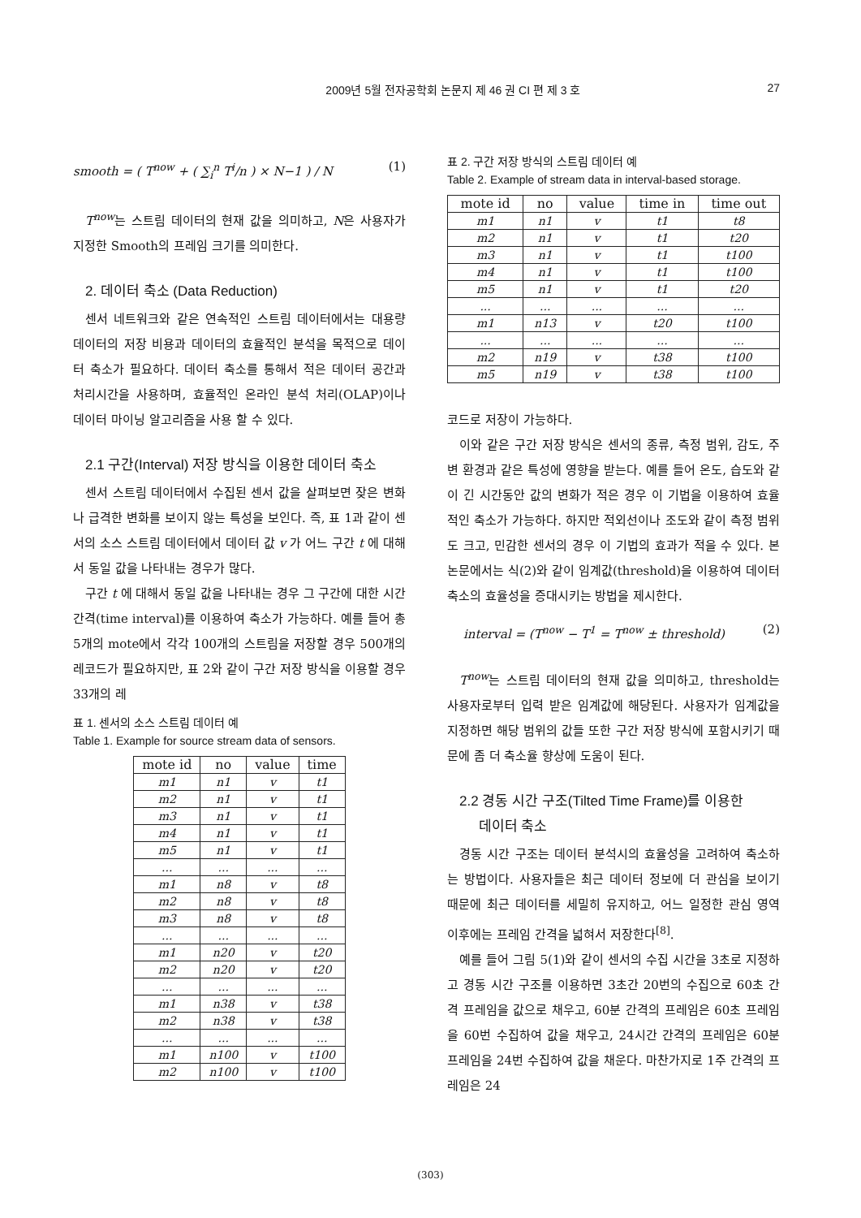2009년 5월 전자공학회 논문지 제 46 권 CI 편 제 3 호 27
smooth = ( T<sup>now</sup> + ( ∑<sub>i</sub><sup>n</sup> T<sup>i</sup>/n ) × N−1 ) / N (1)
T<sup>now</sup>는 스트림 데이터의 현재 값을 의미하고, N은 사용자가 지정한 Smooth의 프레임 크기를 의미한다.
2. 데이터 축소 (Data Reduction)
센서 네트워크와 같은 연속적인 스트림 데이터에서는 대용량 데이터의 저장 비용과 데이터의 효율적인 분석을 목적으로 데이터 축소가 필요하다. 데이터 축소를 통해서 적은 데이터 공간과 처리시간을 사용하며, 효율적인 온라인 분석 처리(OLAP)이나 데이터 마이닝 알고리즘을 사용 할 수 있다.
2.1 구간(Interval) 저장 방식을 이용한 데이터 축소
센서 스트림 데이터에서 수집된 센서 값을 살펴보면 잦은 변화나 급격한 변화를 보이지 않는 특성을 보인다. 즉, 표 1과 같이 센서의 소스 스트림 데이터에서 데이터 값 v 가 어느 구간 t 에 대해서 동일 값을 나타내는 경우가 많다.
구간 t 에 대해서 동일 값을 나타내는 경우 그 구간에 대한 시간 간격(time interval)를 이용하여 축소가 가능하다. 예를 들어 총 5개의 mote에서 각각 100개의 스트림을 저장할 경우 500개의 레코드가 필요하지만, 표 2와 같이 구간 저장 방식을 이용할 경우 33개의 레
표 1. 센서의 소스 스트림 데이터 예
Table 1. Example for source stream data of sensors.
| mote id | no | value | time |
| --- | --- | --- | --- |
| m1 | n1 | v | t1 |
| m2 | n1 | v | t1 |
| m3 | n1 | v | t1 |
| m4 | n1 | v | t1 |
| m5 | n1 | v | t1 |
| ... | ... | ... | ... |
| m1 | n8 | v | t8 |
| m2 | n8 | v | t8 |
| m3 | n8 | v | t8 |
| ... | ... | ... | ... |
| m1 | n20 | v | t20 |
| m2 | n20 | v | t20 |
| ... | ... | ... | ... |
| m1 | n38 | v | t38 |
| m2 | n38 | v | t38 |
| ... | ... | ... | ... |
| m1 | n100 | v | t100 |
| m2 | n100 | v | t100 |
표 2. 구간 저장 방식의 스트림 데이터 예
Table 2. Example of stream data in interval-based storage.
| mote id | no | value | time in | time out |
| --- | --- | --- | --- | --- |
| m1 | n1 | v | t1 | t8 |
| m2 | n1 | v | t1 | t20 |
| m3 | n1 | v | t1 | t100 |
| m4 | n1 | v | t1 | t100 |
| m5 | n1 | v | t1 | t20 |
| ... | ... | ... | ... | ... |
| m1 | n13 | v | t20 | t100 |
| ... | ... | ... | ... | ... |
| m2 | n19 | v | t38 | t100 |
| m5 | n19 | v | t38 | t100 |
코드로 저장이 가능하다.
이와 같은 구간 저장 방식은 센서의 종류, 측정 범위, 감도, 주변 환경과 같은 특성에 영향을 받는다. 예를 들어 온도, 습도와 같이 긴 시간동안 값의 변화가 적은 경우 이 기법을 이용하여 효율적인 축소가 가능하다. 하지만 적외선이나 조도와 같이 측정 범위도 크고, 민감한 센서의 경우 이 기법의 효과가 적을 수 있다. 본 논문에서는 식(2)와 같이 임계값(threshold)을 이용하여 데이터 축소의 효율성을 증대시키는 방법을 제시한다.
interval = (T<sup>now</sup> − T<sup>1</sup> = T<sup>now</sup> ± threshold) (2)
T<sup>now</sup>는 스트림 데이터의 현재 값을 의미하고, threshold는 사용자로부터 입력 받은 임계값에 해당된다. 사용자가 임계값을 지정하면 해당 범위의 값들 또한 구간 저장 방식에 포함시키기 때문에 좀 더 축소율 향상에 도움이 된다.
2.2 경동 시간 구조(Tilted Time Frame)를 이용한
데이터 축소
경동 시간 구조는 데이터 분석시의 효율성을 고려하여 축소하는 방법이다. 사용자들은 최근 데이터 정보에 더 관심을 보이기 때문에 최근 데이터를 세밀히 유지하고, 어느 일정한 관심 영역 이후에는 프레임 간격을 넓혀서 저장한다<sup>[8]</sup>.
예를 들어 그림 5(1)와 같이 센서의 수집 시간을 3초로 지정하고 경동 시간 구조를 이용하면 3초간 20번의 수집으로 60초 간격 프레임을 값으로 채우고, 60분 간격의 프레임은 60초 프레임을 60번 수집하여 값을 채우고, 24시간 간격의 프레임은 60분 프레임을 24번 수집하여 값을 채운다. 마찬가지로 1주 간격의 프레임은 24
(303)